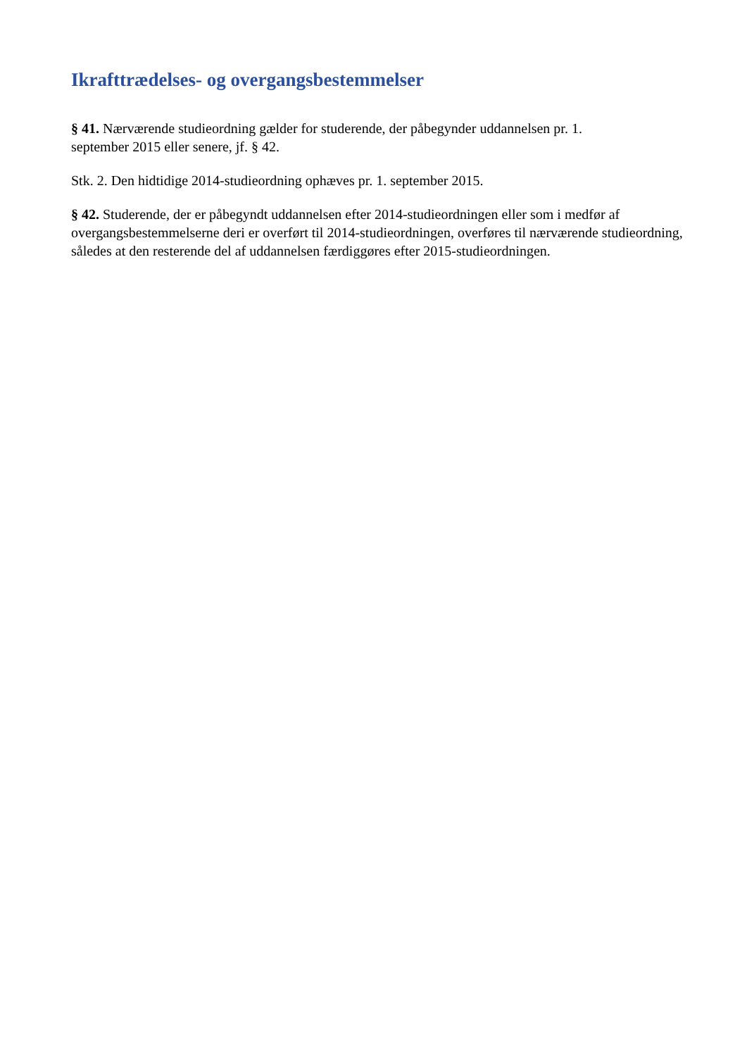Ikrafttrædelses- og overgangsbestemmelser
§ 41. Nærværende studieordning gælder for studerende, der påbegynder uddannelsen pr. 1.
september 2015 eller senere, jf. § 42.
Stk. 2. Den hidtidige 2014-studieordning ophæves pr. 1. september 2015.
§ 42. Studerende, der er påbegyndt uddannelsen efter 2014-studieordningen eller som i medfør af overgangsbestemmelserne deri er overført til 2014-studieordningen, overføres til nærværende studieordning, således at den resterende del af uddannelsen færdiggøres efter 2015-studieordningen.